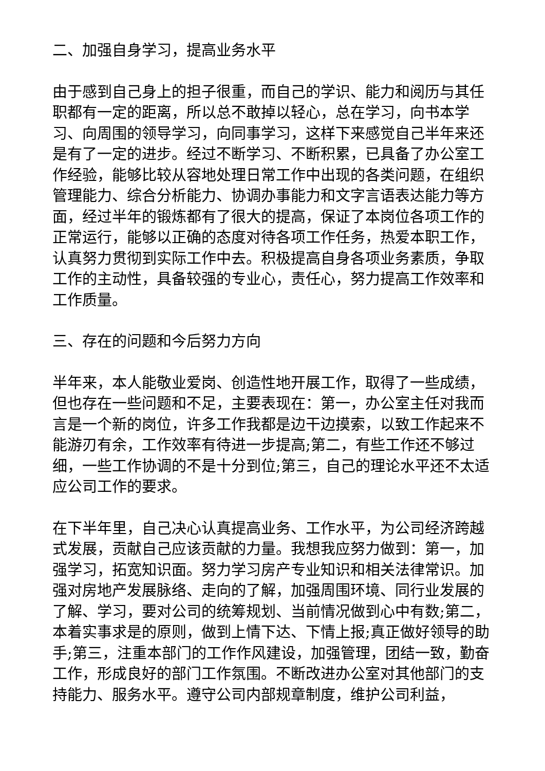二、加强自身学习，提高业务水平
由于感到自己身上的担子很重，而自己的学识、能力和阅历与其任职都有一定的距离，所以总不敢掉以轻心，总在学习，向书本学习、向周围的领导学习，向同事学习，这样下来感觉自己半年来还是有了一定的进步。经过不断学习、不断积累，已具备了办公室工作经验，能够比较从容地处理日常工作中出现的各类问题，在组织管理能力、综合分析能力、协调办事能力和文字言语表达能力等方面，经过半年的锻炼都有了很大的提高，保证了本岗位各项工作的正常运行，能够以正确的态度对待各项工作任务，热爱本职工作，认真努力贯彻到实际工作中去。积极提高自身各项业务素质，争取工作的主动性，具备较强的专业心，责任心，努力提高工作效率和工作质量。
三、存在的问题和今后努力方向
半年来，本人能敬业爱岗、创造性地开展工作，取得了一些成绩，但也存在一些问题和不足，主要表现在：第一，办公室主任对我而言是一个新的岗位，许多工作我都是边干边摸索，以致工作起来不能游刃有余，工作效率有待进一步提高;第二，有些工作还不够过细，一些工作协调的不是十分到位;第三，自己的理论水平还不太适应公司工作的要求。
在下半年里，自己决心认真提高业务、工作水平，为公司经济跨越式发展，贡献自己应该贡献的力量。我想我应努力做到：第一，加强学习，拓宽知识面。努力学习房产专业知识和相关法律常识。加强对房地产发展脉络、走向的了解，加强周围环境、同行业发展的了解、学习，要对公司的统筹规划、当前情况做到心中有数;第二，本着实事求是的原则，做到上情下达、下情上报;真正做好领导的助手;第三，注重本部门的工作作风建设，加强管理，团结一致，勤奋工作，形成良好的部门工作氛围。不断改进办公室对其他部门的支持能力、服务水平。遵守公司内部规章制度，维护公司利益，